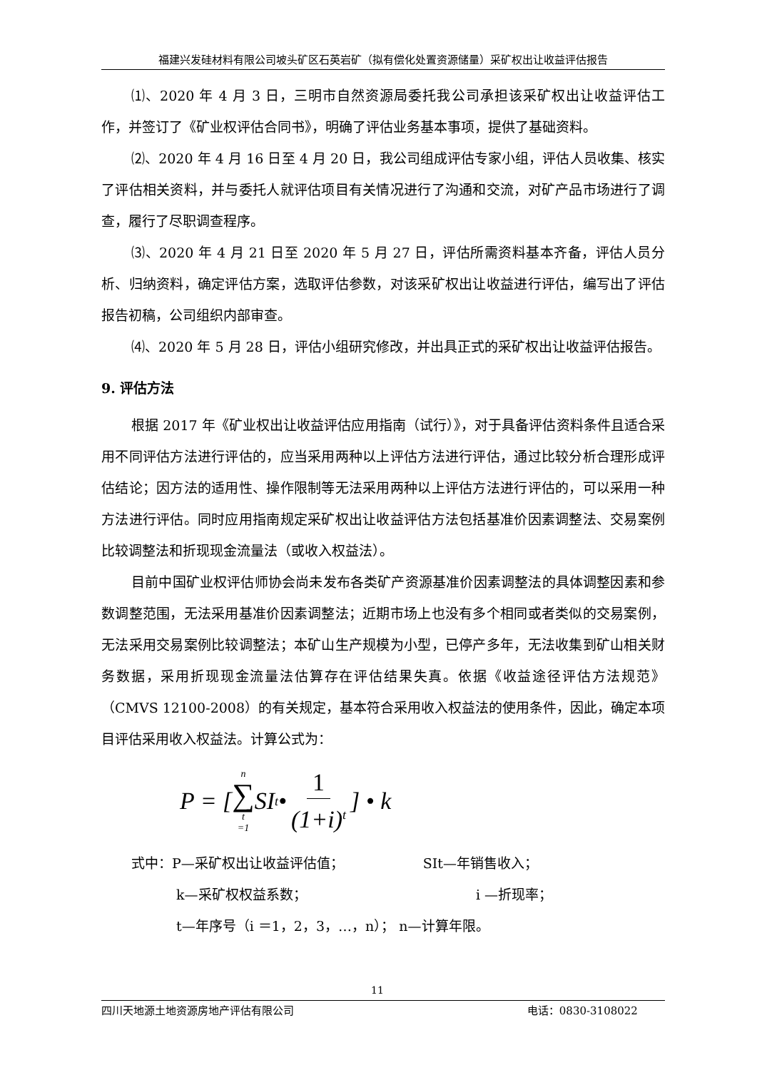福建兴发硅材料有限公司坡头矿区石英岩矿（拟有偿化处置资源储量）采矿权出让收益评估报告
⑴、2020 年 4 月 3 日，三明市自然资源局委托我公司承担该采矿权出让收益评估工作，并签订了《矿业权评估合同书》，明确了评估业务基本事项，提供了基础资料。
⑵、2020 年 4 月 16 日至 4 月 20 日，我公司组成评估专家小组，评估人员收集、核实了评估相关资料，并与委托人就评估项目有关情况进行了沟通和交流，对矿产品市场进行了调查，履行了尽职调查程序。
⑶、2020 年 4 月 21 日至 2020 年 5 月 27 日，评估所需资料基本齐备，评估人员分析、归纳资料，确定评估方案，选取评估参数，对该采矿权出让收益进行评估，编写出了评估报告初稿，公司组织内部审查。
⑷、2020 年 5 月 28 日，评估小组研究修改，并出具正式的采矿权出让收益评估报告。
9. 评估方法
根据 2017 年《矿业权出让收益评估应用指南（试行）》，对于具备评估资料条件且适合采用不同评估方法进行评估的，应当采用两种以上评估方法进行评估，通过比较分析合理形成评估结论；因方法的适用性、操作限制等无法采用两种以上评估方法进行评估的，可以采用一种方法进行评估。同时应用指南规定采矿权出让收益评估方法包括基准价因素调整法、交易案例比较调整法和折现现金流量法（或收入权益法）。
目前中国矿业权评估师协会尚未发布各类矿产资源基准价因素调整法的具体调整因素和参数调整范围，无法采用基准价因素调整法；近期市场上也没有多个相同或者类似的交易案例，无法采用交易案例比较调整法；本矿山生产规模为小型，已停产多年，无法收集到矿山相关财务数据，采用折现现金流量法估算存在评估结果失真。依据《收益途径评估方法规范》（CMVS 12100-2008）的有关规定，基本符合采用收入权益法的使用条件，因此，确定本项目评估采用收入权益法。计算公式为：
P = [n ∑ t =1 SI<sub>t</sub> • 1 (1+i)<sup>t</sup>] • k
式中：P—采矿权出让收益评估值；　　　　　　 SIt—年销售收入；
k—采矿权权益系数； i —折现率；
t—年序号（i ＝1，2，3，…，n）； n—计算年限。
11
四川天地源土地资源房地产评估有限公司 电话：0830-3108022